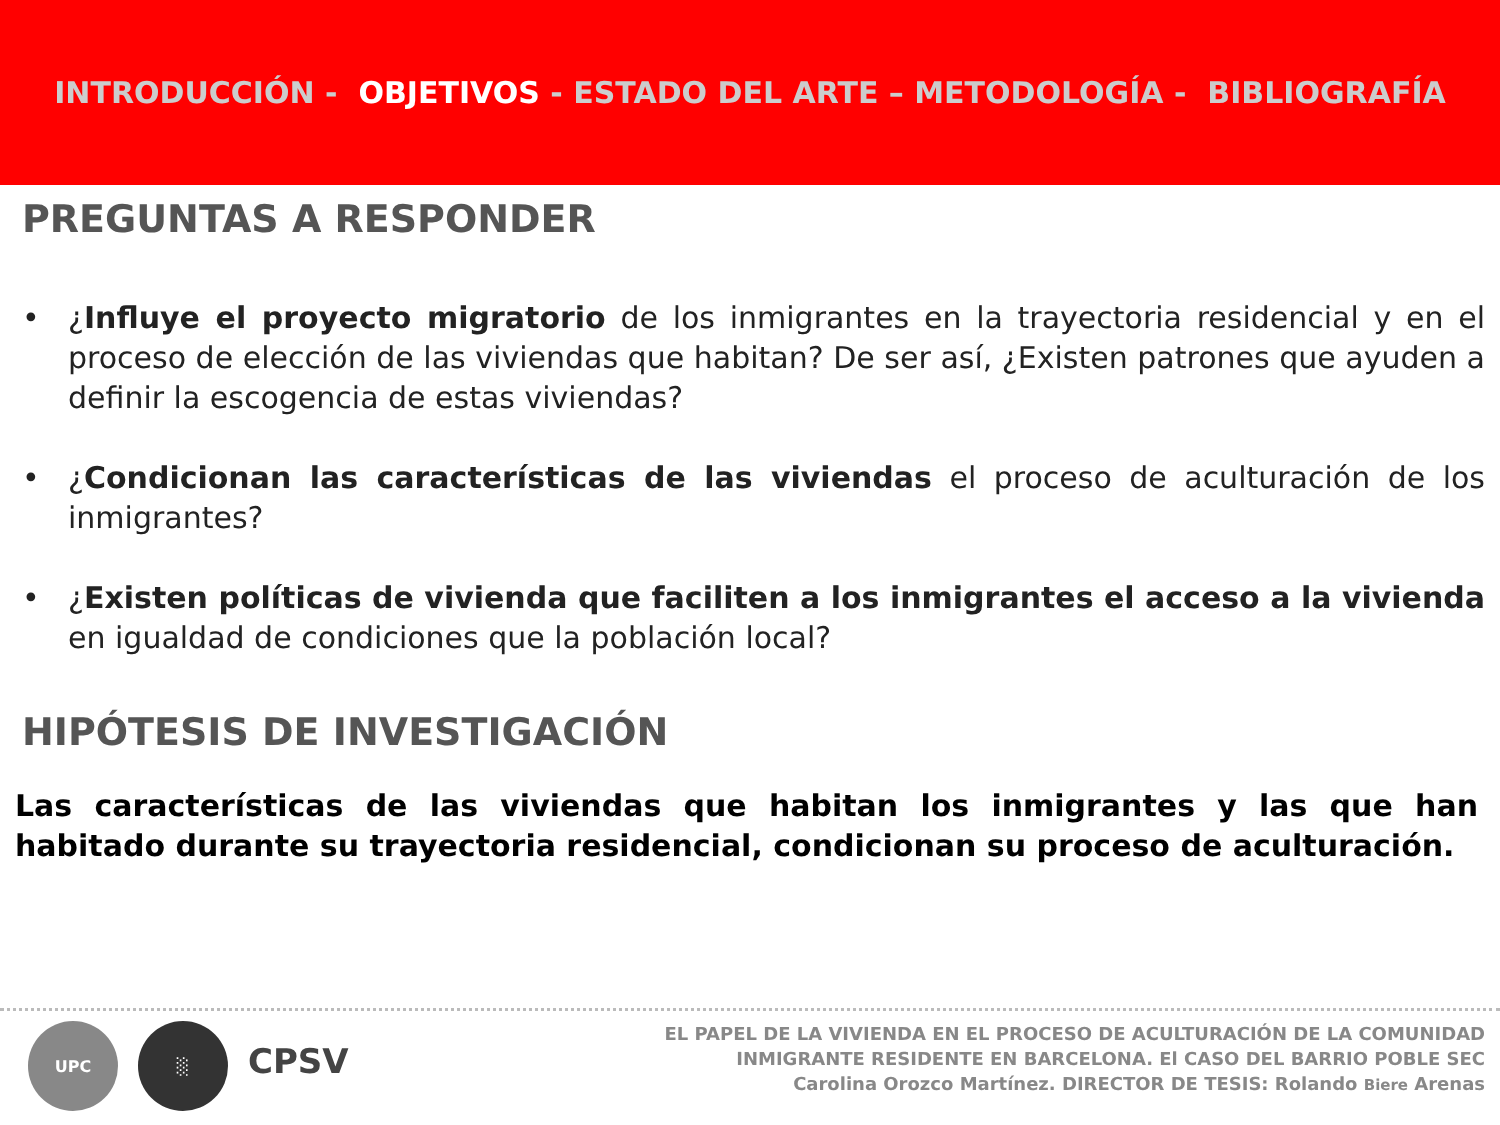INTRODUCCIÓN - OBJETIVOS - ESTADO DEL ARTE – METODOLOGÍA - BIBLIOGRAFÍA
PREGUNTAS A RESPONDER
• ¿Influye el proyecto migratorio de los inmigrantes en la trayectoria residencial y en el proceso de elección de las viviendas que habitan? De ser así, ¿Existen patrones que ayuden a definir la escogencia de estas viviendas?
• ¿Condicionan las características de las viviendas el proceso de aculturación de los inmigrantes?
• ¿Existen políticas de vivienda que faciliten a los inmigrantes el acceso a la vivienda en igualdad de condiciones que la población local?
HIPÓTESIS DE INVESTIGACIÓN
Las características de las viviendas que habitan los inmigrantes y las que han habitado durante su trayectoria residencial, condicionan su proceso de aculturación.
UPC ░
CPSV
EL PAPEL DE LA VIVIENDA EN EL PROCESO DE ACULTURACIÓN DE LA COMUNIDAD
INMIGRANTE RESIDENTE EN BARCELONA. El CASO DEL BARRIO POBLE SEC
Carolina Orozco Martínez. DIRECTOR DE TESIS: Rolando Biere Arenas